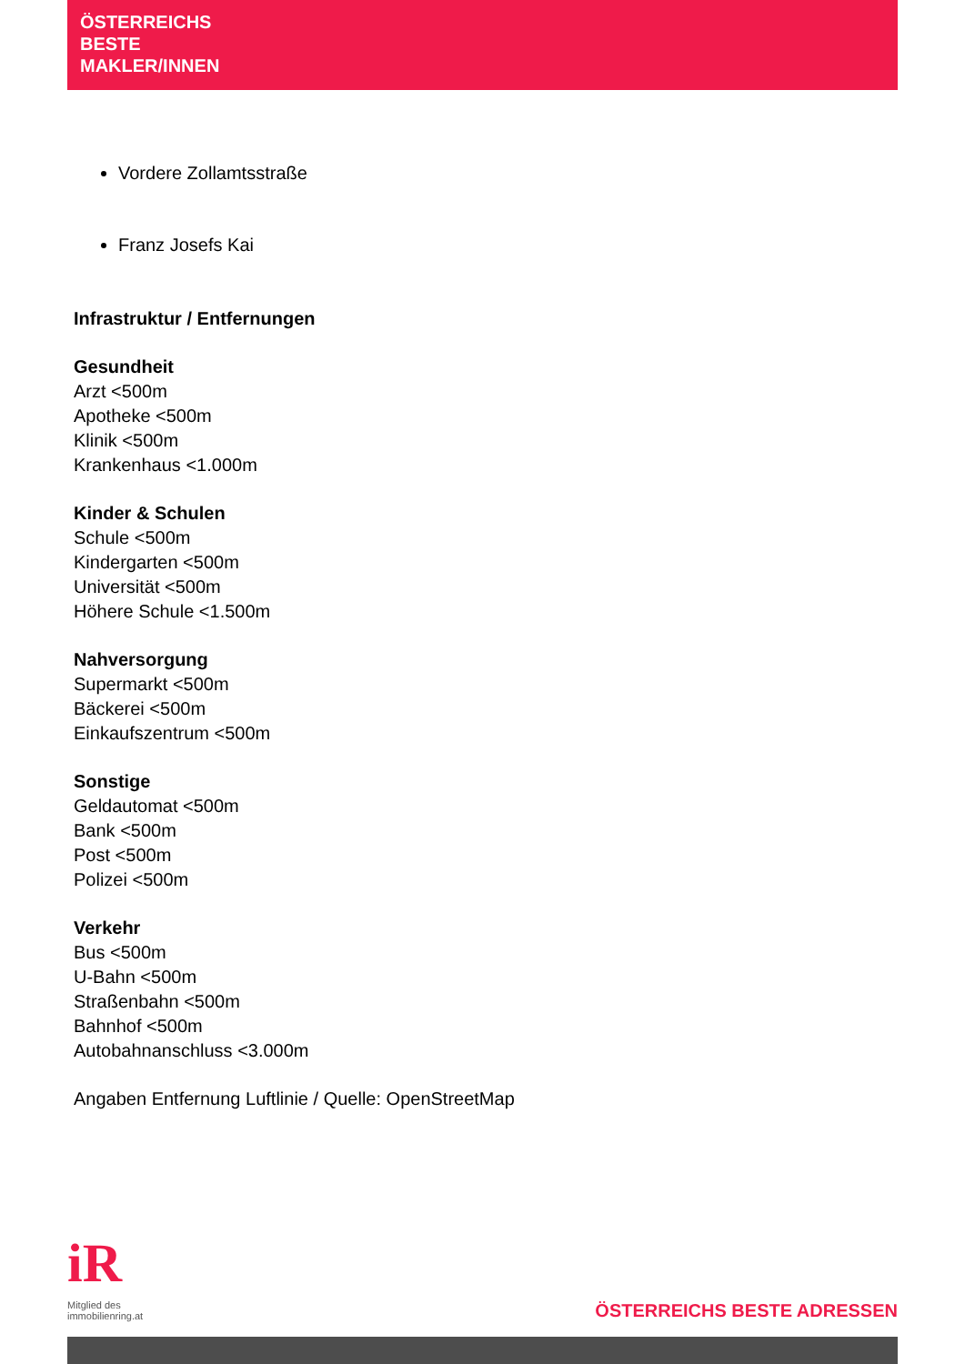ÖSTERREICHS
BESTE
MAKLER/INNEN
Vordere Zollamtsstraße
Franz Josefs Kai
Infrastruktur / Entfernungen
Gesundheit
Arzt <500m
Apotheke <500m
Klinik <500m
Krankenhaus <1.000m
Kinder & Schulen
Schule <500m
Kindergarten <500m
Universität <500m
Höhere Schule <1.500m
Nahversorgung
Supermarkt <500m
Bäckerei <500m
Einkaufszentrum <500m
Sonstige
Geldautomat <500m
Bank <500m
Post <500m
Polizei <500m
Verkehr
Bus <500m
U-Bahn <500m
Straßenbahn <500m
Bahnhof <500m
Autobahnanschluss <3.000m
Angaben Entfernung Luftlinie / Quelle: OpenStreetMap
iR
Mitglied des
immobilienring.at
ÖSTERREICHS BESTE ADRESSEN